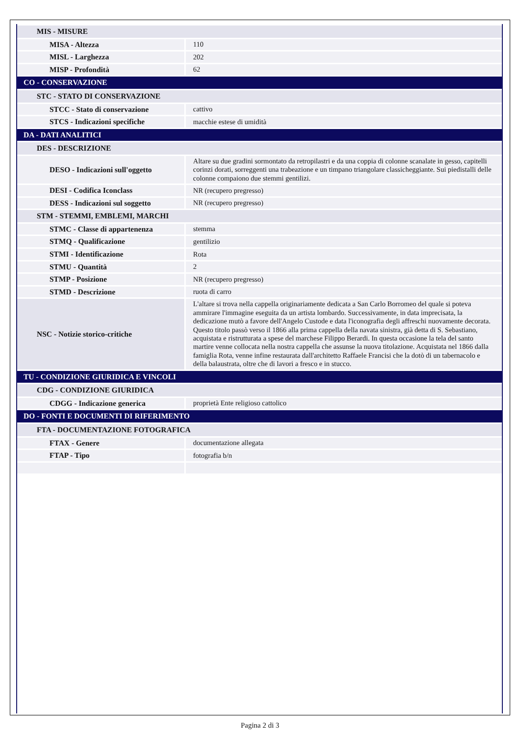| MIS - MISURE | |
| MISA - Altezza | 110 |
| MISL - Larghezza | 202 |
| MISP - Profondità | 62 |
| CO - CONSERVAZIONE | |
| STC - STATO DI CONSERVAZIONE | |
| STCC - Stato di conservazione | cattivo |
| STCS - Indicazioni specifiche | macchie estese di umidità |
| DA - DATI ANALITICI | |
| DES - DESCRIZIONE | |
| DESO - Indicazioni sull'oggetto | Altare su due gradini sormontato da retropilastri e da una coppia di colonne scanalate in gesso, capitelli corinzi dorati, sorreggenti una trabeazione e un timpano triangolare classicheggiante. Sui piedistalli delle colonne compaiono due stemmi gentilizi. |
| DESI - Codifica Iconclass | NR (recupero pregresso) |
| DESS - Indicazioni sul soggetto | NR (recupero pregresso) |
| STM - STEMMI, EMBLEMI, MARCHI | |
| STMC - Classe di appartenenza | stemma |
| STMQ - Qualificazione | gentilizio |
| STMI - Identificazione | Rota |
| STMU - Quantità | 2 |
| STMP - Posizione | NR (recupero pregresso) |
| STMD - Descrizione | ruota di carro |
| NSC - Notizie storico-critiche | L'altare si trova nella cappella originariamente dedicata a San Carlo Borromeo del quale si poteva ammirare l'immagine eseguita da un artista lombardo. Successivamente, in data imprecisata, la dedicazione mutò a favore dell'Angelo Custode e data l'iconografia degli affreschi nuovamente decorata. Questo titolo passò verso il 1866 alla prima cappella della navata sinistra, già detta di S. Sebastiano, acquistata e ristrutturata a spese del marchese Filippo Berardi. In questa occasione la tela del santo martire venne collocata nella nostra cappella che assunse la nuova titolazione. Acquistata nel 1866 dalla famiglia Rota, venne infine restaurata dall'architetto Raffaele Francisi che la dotò di un tabernacolo e della balaustrata, oltre che di lavori a fresco e in stucco. |
| TU - CONDIZIONE GIURIDICA E VINCOLI | |
| CDG - CONDIZIONE GIURIDICA | |
| CDGG - Indicazione generica | proprietà Ente religioso cattolico |
| DO - FONTI E DOCUMENTI DI RIFERIMENTO | |
| FTA - DOCUMENTAZIONE FOTOGRAFICA | |
| FTAX - Genere | documentazione allegata |
| FTAP - Tipo | fotografia b/n |
Pagina 2 di 3